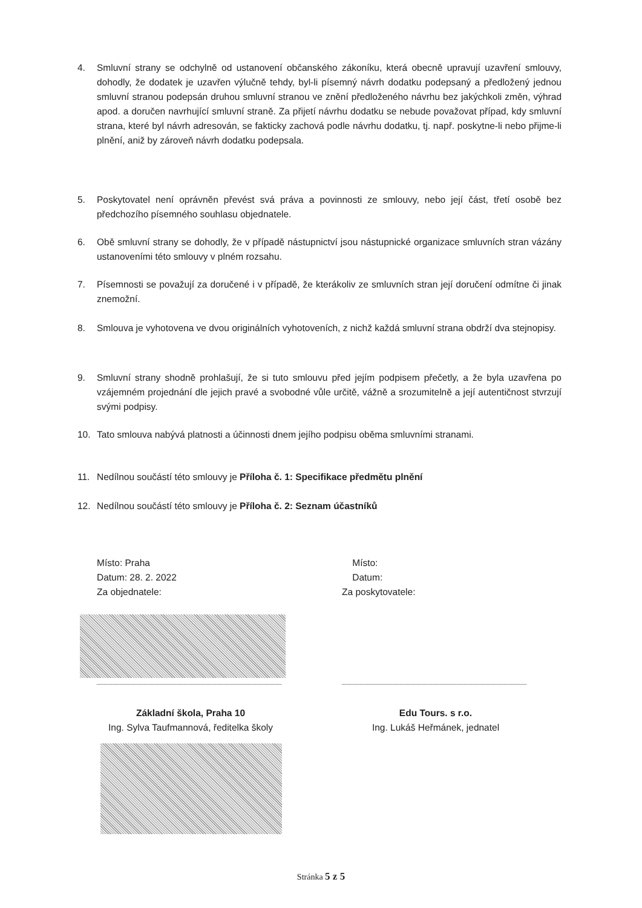4. Smluvní strany se odchylně od ustanovení občanského zákoníku, která obecně upravují uzavření smlouvy, dohodly, že dodatek je uzavřen výlučně tehdy, byl-li písemný návrh dodatku podepsaný a předložený jednou smluvní stranou podepsán druhou smluvní stranou ve znění předloženého návrhu bez jakýchkoli změn, výhrad apod. a doručen navrhující smluvní straně. Za přijetí návrhu dodatku se nebude považovat případ, kdy smluvní strana, které byl návrh adresován, se fakticky zachová podle návrhu dodatku, tj. např. poskytne-li nebo přijme-li plnění, aniž by zároveň návrh dodatku podepsala.
5. Poskytovatel není oprávněn převést svá práva a povinnosti ze smlouvy, nebo její část, třetí osobě bez předchozího písemného souhlasu objednatele.
6. Obě smluvní strany se dohodly, že v případě nástupnictví jsou nástupnické organizace smluvních stran vázány ustanoveními této smlouvy v plném rozsahu.
7. Písemnosti se považují za doručené i v případě, že kterákoliv ze smluvních stran její doručení odmítne či jinak znemožní.
8. Smlouva je vyhotovena ve dvou originálních vyhotoveních, z nichž každá smluvní strana obdrží dva stejnopisy.
9. Smluvní strany shodně prohlašují, že si tuto smlouvu před jejím podpisem přečetly, a že byla uzavřena po vzájemném projednání dle jejich pravé a svobodné vůle určitě, vážně a srozumitelně a její autentičnost stvrzují svými podpisy.
10. Tato smlouva nabývá platnosti a účinnosti dnem jejího podpisu oběma smluvními stranami.
11. Nedílnou součástí této smlouvy je Příloha č. 1: Specifikace předmětu plnění
12. Nedílnou součástí této smlouvy je Příloha č. 2: Seznam účastníků
Místo: Praha
Datum: 28. 2. 2022
Za objednatele:
Místo:
Datum:
Za poskytovatele:
Základní škola, Praha 10
Ing. Sylva Taufmannová, ředitelka školy
Edu Tours. s r.o.
Ing. Lukáš Heřmánek, jednatel
Stránka 5 z 5